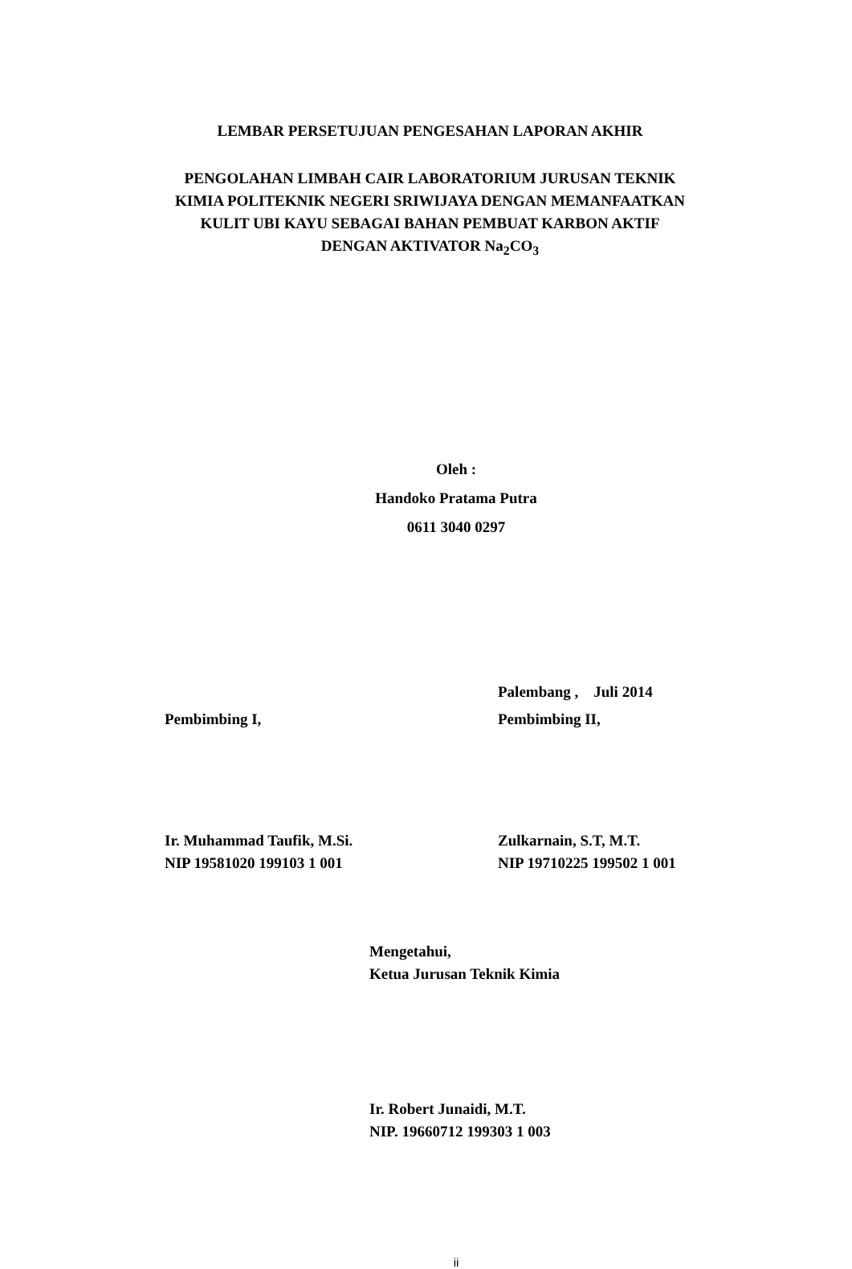LEMBAR PERSETUJUAN PENGESAHAN LAPORAN AKHIR
PENGOLAHAN LIMBAH CAIR LABORATORIUM JURUSAN TEKNIK
KIMIA POLITEKNIK NEGERI SRIWIJAYA DENGAN MEMANFAATKAN
KULIT UBI KAYU SEBAGAI BAHAN PEMBUAT KARBON AKTIF
DENGAN AKTIVATOR Na<sub>2</sub>CO<sub>3</sub>
Oleh :
Handoko Pratama Putra
0611 3040 0297
Pembimbing I, Palembang , Juli 2014
Pembimbing II,
Ir. Muhammad Taufik, M.Si.
NIP 19581020 199103 1 001
Zulkarnain, S.T, M.T.
NIP 19710225 199502 1 001
Mengetahui,
Ketua Jurusan Teknik Kimia
Ir. Robert Junaidi, M.T.
NIP. 19660712 199303 1 003
ii